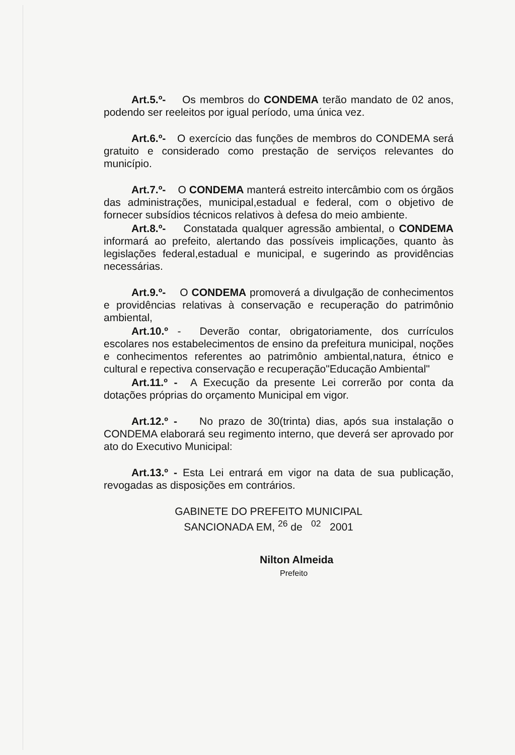Art.5.º- Os membros do CONDEMA terão mandato de 02 anos, podendo ser reeleitos por igual período, uma única vez.
Art.6.º- O exercício das funções de membros do CONDEMA será gratuito e considerado como prestação de serviços relevantes do município.
Art.7.º- O CONDEMA manterá estreito intercâmbio com os órgãos das administrações, municipal,estadual e federal, com o objetivo de fornecer subsídios técnicos relativos à defesa do meio ambiente.
Art.8.º- Constatada qualquer agressão ambiental, o CONDEMA informará ao prefeito, alertando das possíveis implicações, quanto às legislações federal,estadual e municipal, e sugerindo as providências necessárias.
Art.9.º- O CONDEMA promoverá a divulgação de conhecimentos e providências relativas à conservação e recuperação do patrimônio ambiental,
Art.10.º - Deverão contar, obrigatoriamente, dos currículos escolares nos estabelecimentos de ensino da prefeitura municipal, noções e conhecimentos referentes ao patrimônio ambiental,natura, étnico e cultural e repectiva conservação e recuperação"Educação Ambiental"
Art.11.º - A Execução da presente Lei correrão por conta da dotações próprias do orçamento Municipal em vigor.
Art.12.º - No prazo de 30(trinta) dias, após sua instalação o CONDEMA elaborará seu regimento interno, que deverá ser aprovado por ato do Executivo Municipal:
Art.13.º - Esta Lei entrará em vigor na data de sua publicação, revogadas as disposições em contrários.
GABINETE DO PREFEITO MUNICIPAL
SANCIONADA EM, <sup>26</sup> de <sup>02</sup> 2001
Nilton Almeida
Prefeito